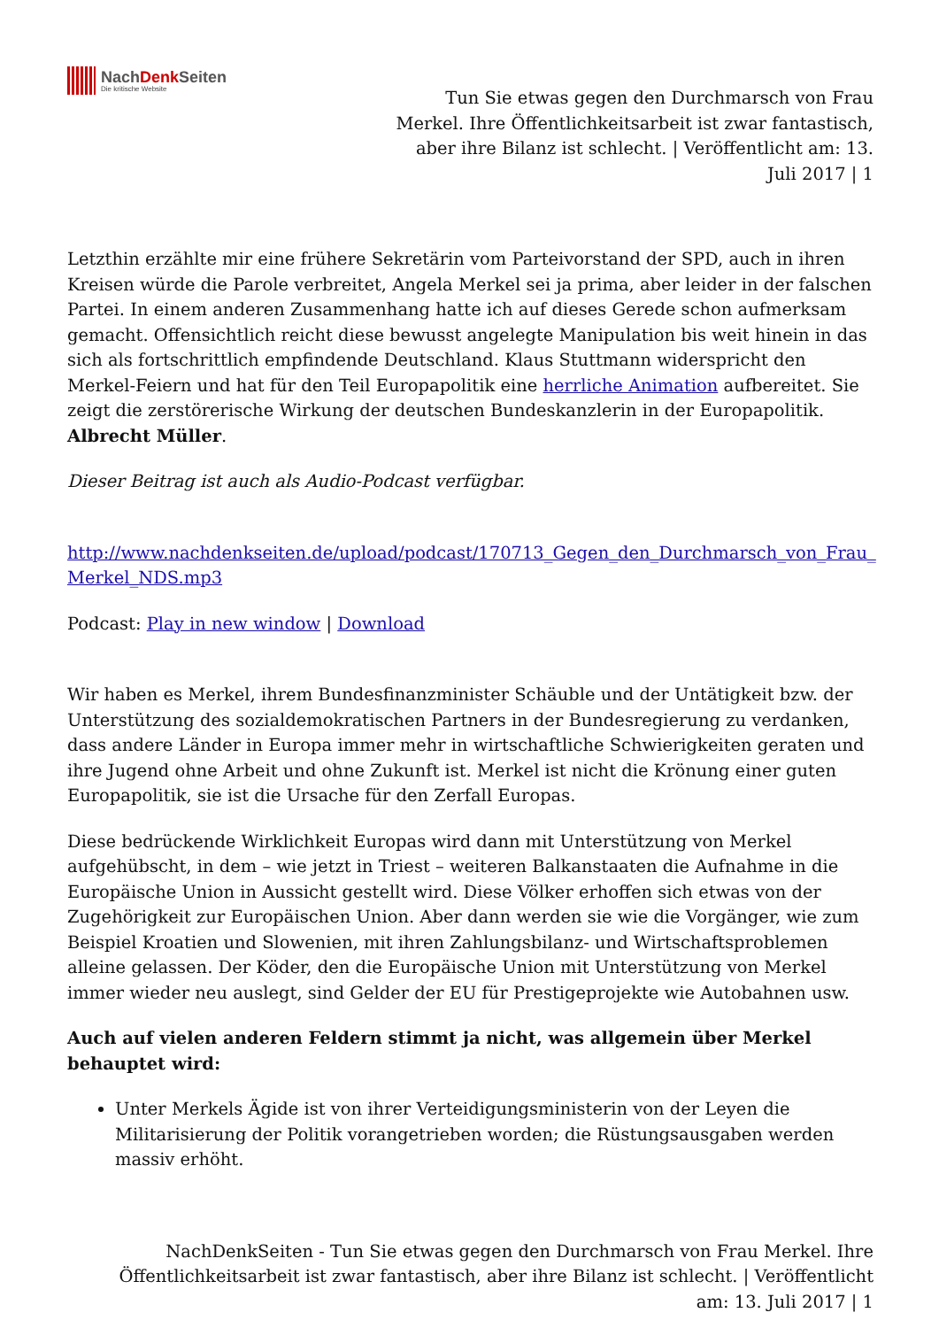NachDenk Seiten
Die kritische Website
Tun Sie etwas gegen den Durchmarsch von Frau Merkel. Ihre Öffentlichkeitsarbeit ist zwar fantastisch, aber ihre Bilanz ist schlecht. | Veröffentlicht am: 13. Juli 2017 | 1
Letzthin erzählte mir eine frühere Sekretärin vom Parteivorstand der SPD, auch in ihren Kreisen würde die Parole verbreitet, Angela Merkel sei ja prima, aber leider in der falschen Partei. In einem anderen Zusammenhang hatte ich auf dieses Gerede schon aufmerksam gemacht. Offensichtlich reicht diese bewusst angelegte Manipulation bis weit hinein in das sich als fortschrittlich empfindende Deutschland. Klaus Stuttmann widerspricht den Merkel-Feiern und hat für den Teil Europapolitik eine herrliche Animation aufbereitet. Sie zeigt die zerstörerische Wirkung der deutschen Bundeskanzlerin in der Europapolitik. Albrecht Müller.
Dieser Beitrag ist auch als Audio-Podcast verfügbar.
http://www.nachdenkseiten.de/upload/podcast/170713_Gegen_den_Durchmarsch_von_Frau_ Merkel_NDS.mp3
Podcast: Play in new window | Download
Wir haben es Merkel, ihrem Bundesfinanzminister Schäuble und der Untätigkeit bzw. der Unterstützung des sozialdemokratischen Partners in der Bundesregierung zu verdanken, dass andere Länder in Europa immer mehr in wirtschaftliche Schwierigkeiten geraten und ihre Jugend ohne Arbeit und ohne Zukunft ist. Merkel ist nicht die Krönung einer guten Europapolitik, sie ist die Ursache für den Zerfall Europas.
Diese bedrückende Wirklichkeit Europas wird dann mit Unterstützung von Merkel aufgehübscht, in dem – wie jetzt in Triest – weiteren Balkanstaaten die Aufnahme in die Europäische Union in Aussicht gestellt wird. Diese Völker erhoffen sich etwas von der Zugehörigkeit zur Europäischen Union. Aber dann werden sie wie die Vorgänger, wie zum Beispiel Kroatien und Slowenien, mit ihren Zahlungsbilanz- und Wirtschaftsproblemen alleine gelassen. Der Köder, den die Europäische Union mit Unterstützung von Merkel immer wieder neu auslegt, sind Gelder der EU für Prestigeprojekte wie Autobahnen usw.
Auch auf vielen anderen Feldern stimmt ja nicht, was allgemein über Merkel behauptet wird:
Unter Merkels Ägide ist von ihrer Verteidigungsministerin von der Leyen die Militarisierung der Politik vorangetrieben worden; die Rüstungsausgaben werden massiv erhöht.
NachDenkSeiten - Tun Sie etwas gegen den Durchmarsch von Frau Merkel. Ihre Öffentlichkeitsarbeit ist zwar fantastisch, aber ihre Bilanz ist schlecht. | Veröffentlicht am: 13. Juli 2017 | 1